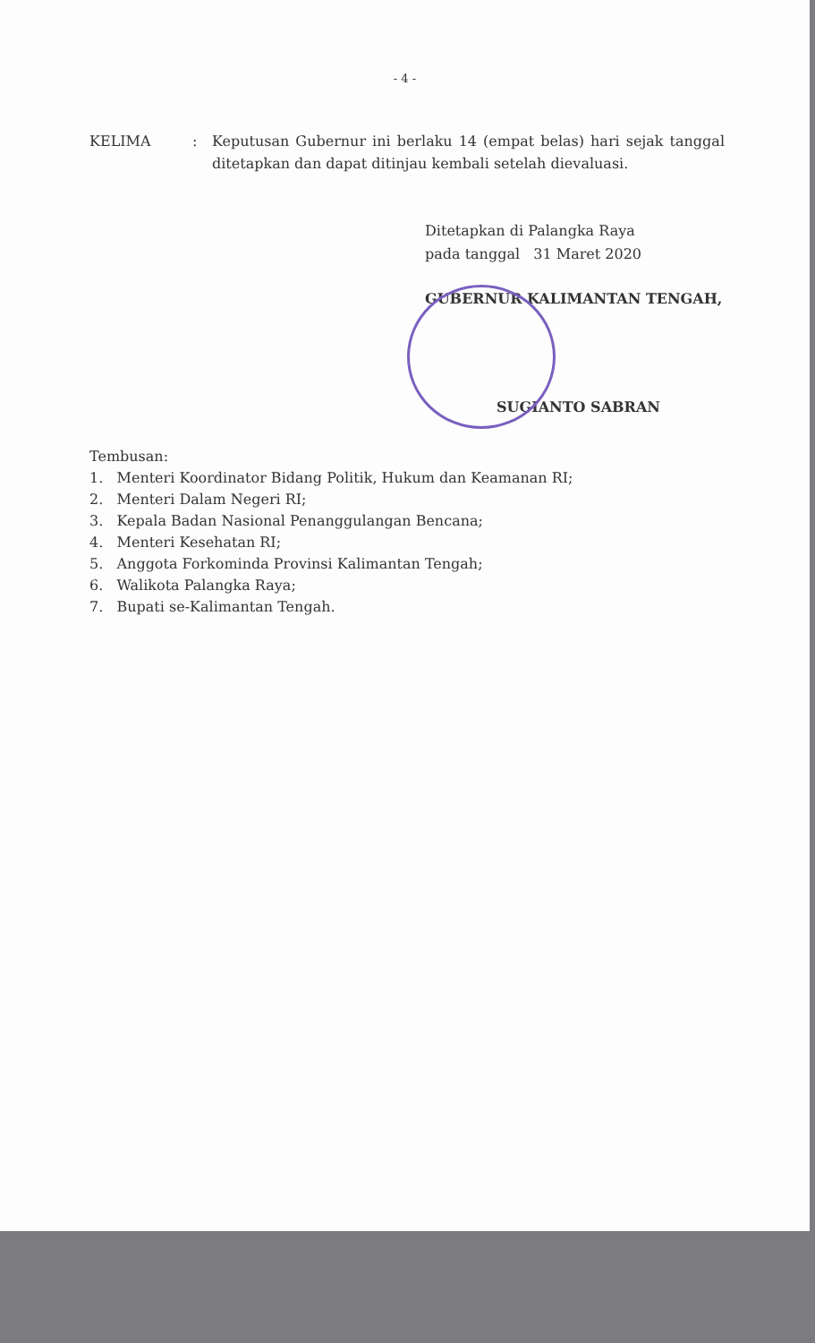- 4 -
KELIMA : Keputusan Gubernur ini berlaku 14 (empat belas) hari sejak tanggal ditetapkan dan dapat ditinjau kembali setelah dievaluasi.
Ditetapkan di Palangka Raya
pada tanggal 31 Maret 2020
GUBERNUR KALIMANTAN TENGAH,
SUGIANTO SABRAN
Tembusan:
1. Menteri Koordinator Bidang Politik, Hukum dan Keamanan RI;
2. Menteri Dalam Negeri RI;
3. Kepala Badan Nasional Penanggulangan Bencana;
4. Menteri Kesehatan RI;
5. Anggota Forkominda Provinsi Kalimantan Tengah;
6. Walikota Palangka Raya;
7. Bupati se-Kalimantan Tengah.